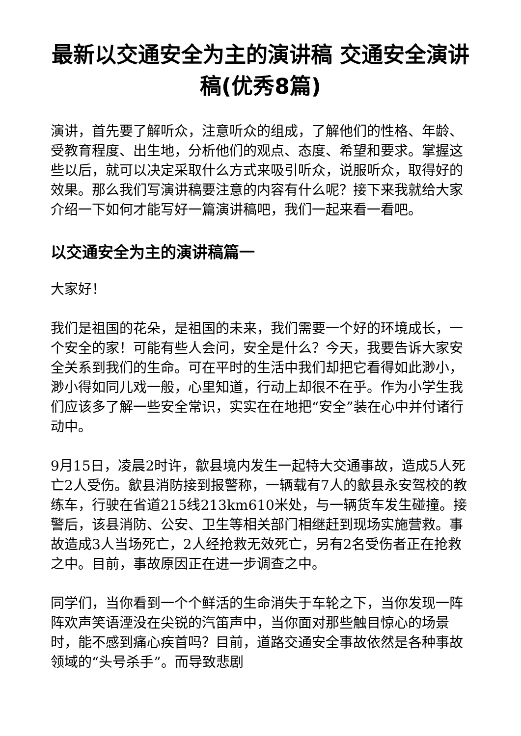最新以交通安全为主的演讲稿 交通安全演讲稿(优秀8篇)
演讲，首先要了解听众，注意听众的组成，了解他们的性格、年龄、受教育程度、出生地，分析他们的观点、态度、希望和要求。掌握这些以后，就可以决定采取什么方式来吸引听众，说服听众，取得好的效果。那么我们写演讲稿要注意的内容有什么呢？接下来我就给大家介绍一下如何才能写好一篇演讲稿吧，我们一起来看一看吧。
以交通安全为主的演讲稿篇一
大家好！
我们是祖国的花朵，是祖国的未来，我们需要一个好的环境成长，一个安全的家！可能有些人会问，安全是什么？今天，我要告诉大家安全关系到我们的生命。可在平时的生活中我们却把它看得如此渺小，渺小得如同儿戏一般，心里知道，行动上却很不在乎。作为小学生我们应该多了解一些安全常识，实实在在地把“安全”装在心中并付诸行动中。
9月15日，凌晨2时许，歙县境内发生一起特大交通事故，造成5人死亡2人受伤。歙县消防接到报警称，一辆载有7人的歙县永安驾校的教练车，行驶在省道215线213km610米处，与一辆货车发生碰撞。接警后，该县消防、公安、卫生等相关部门相继赶到现场实施营救。事故造成3人当场死亡，2人经抢救无效死亡，另有2名受伤者正在抢救之中。目前，事故原因正在进一步调查之中。
同学们，当你看到一个个鲜活的生命消失于车轮之下，当你发现一阵阵欢声笑语湮没在尖锐的汽笛声中，当你面对那些触目惊心的场景时，能不感到痛心疾首吗？目前，道路交通安全事故依然是各种事故领域的“头号杀手”。而导致悲剧